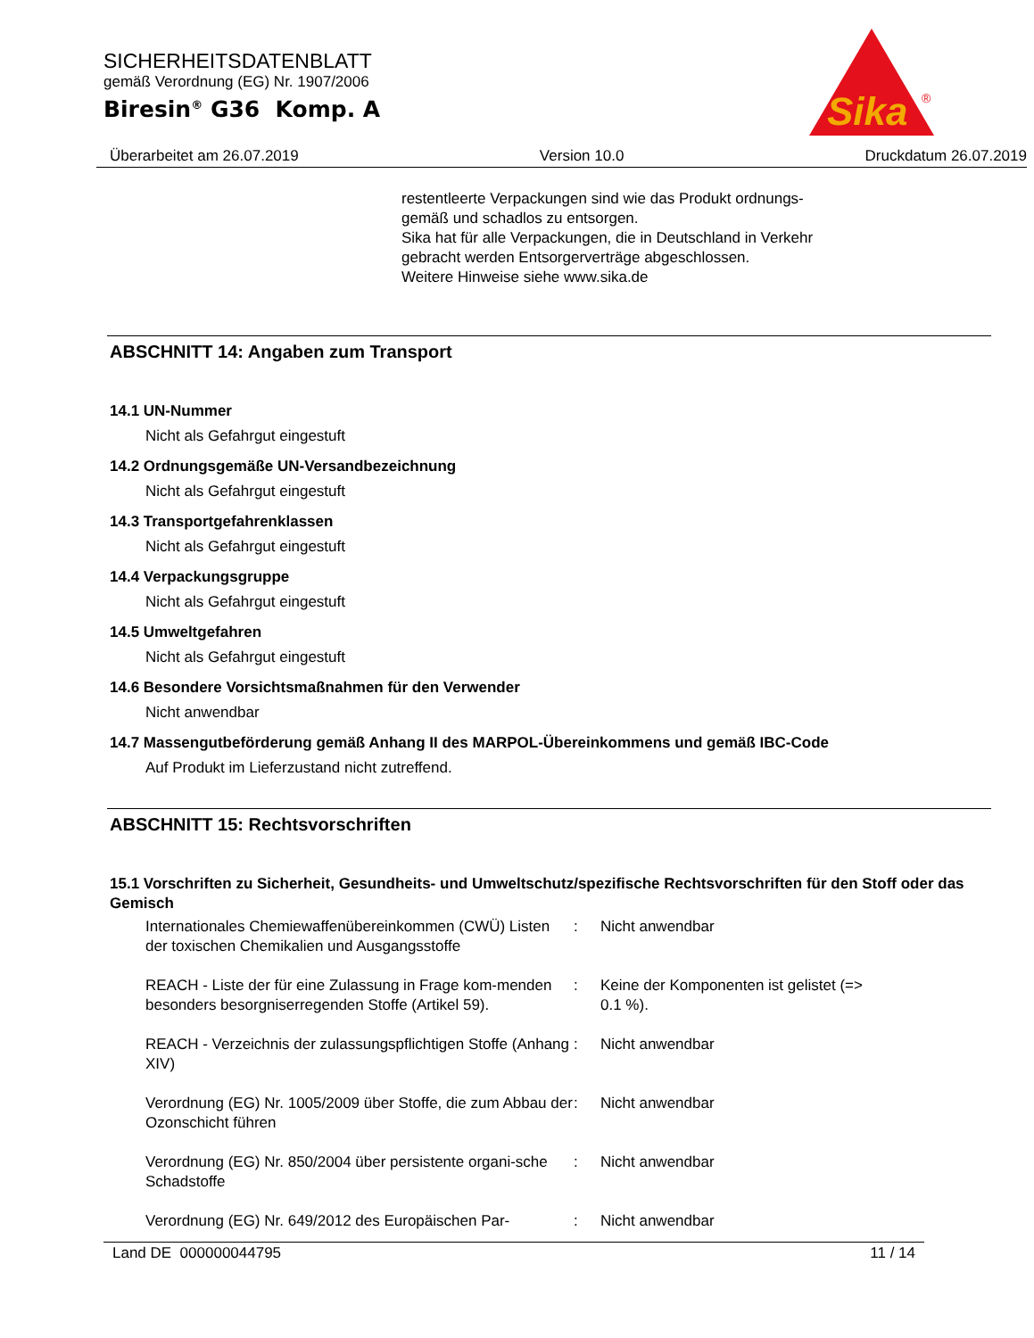SICHERHEITSDATENBLATT
gemäß Verordnung (EG) Nr. 1907/2006
Biresin<sup>®</sup> G36 Komp. A
Sika
®
Überarbeitet am 26.07.2019 Version 10.0 Druckdatum 26.07.2019
restentleerte Verpackungen sind wie das Produkt ordnungs-
gemäß und schadlos zu entsorgen.
Sika hat für alle Verpackungen, die in Deutschland in Verkehr
gebracht werden Entsorgerverträge abgeschlossen.
Weitere Hinweise siehe www.sika.de
ABSCHNITT 14: Angaben zum Transport
14.1 UN-Nummer
Nicht als Gefahrgut eingestuft
14.2 Ordnungsgemäße UN-Versandbezeichnung
Nicht als Gefahrgut eingestuft
14.3 Transportgefahrenklassen
Nicht als Gefahrgut eingestuft
14.4 Verpackungsgruppe
Nicht als Gefahrgut eingestuft
14.5 Umweltgefahren
Nicht als Gefahrgut eingestuft
14.6 Besondere Vorsichtsmaßnahmen für den Verwender
Nicht anwendbar
14.7 Massengutbeförderung gemäß Anhang II des MARPOL-Übereinkommens und gemäß IBC-Code
Auf Produkt im Lieferzustand nicht zutreffend.
ABSCHNITT 15: Rechtsvorschriften
15.1 Vorschriften zu Sicherheit, Gesundheits- und Umweltschutz/spezifische Rechtsvorschriften für den Stoff oder das Gemisch
Internationales Chemiewaffenübereinkommen (CWÜ) Listen der toxischen Chemikalien und Ausgangsstoffe
: Nicht anwendbar
REACH - Liste der für eine Zulassung in Frage kom-menden besonders besorgniserregenden Stoffe (Artikel 59).
: Keine der Komponenten ist gelistet (=> 0.1 %).
REACH - Verzeichnis der zulassungspflichtigen Stoffe (Anhang XIV)
: Nicht anwendbar
Verordnung (EG) Nr. 1005/2009 über Stoffe, die zum Abbau der Ozonschicht führen
: Nicht anwendbar
Verordnung (EG) Nr. 850/2004 über persistente organi-sche Schadstoffe
: Nicht anwendbar
Verordnung (EG) Nr. 649/2012 des Europäischen Par-
: Nicht anwendbar
Land DE 000000044795 11 / 14